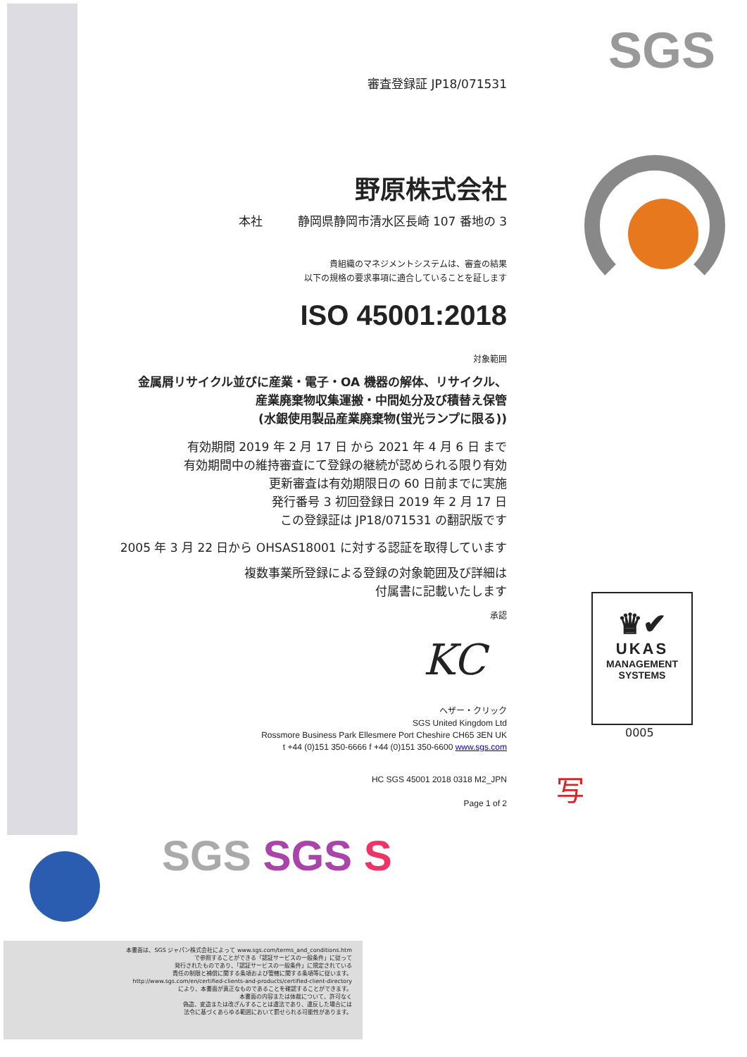SGS
審査登録証 JP18/071531
野原株式会社
本社 静岡県静岡市清水区長崎 107 番地の 3
貴組織のマネジメントシステムは、審査の結果
以下の規格の要求事項に適合していることを証します
ISO 45001:2018
対象範囲
金属屑リサイクル並びに産業・電子・OA 機器の解体、リサイクル、
産業廃棄物収集運搬・中間処分及び積替え保管
(水銀使用製品産業廃棄物(蛍光ランプに限る))
有効期間 2019 年 2 月 17 日 から 2021 年 4 月 6 日 まで
有効期間中の維持審査にて登録の継続が認められる限り有効
更新審査は有効期限日の 60 日前までに実施
発行番号 3 初回登録日 2019 年 2 月 17 日
この登録証は JP18/071531 の翻訳版です
2005 年 3 月 22 日から OHSAS18001 に対する認証を取得しています
複数事業所登録による登録の対象範囲及び詳細は
付属書に記載いたします
承認
KC
ヘザー・クリック
SGS United Kingdom Ltd
Rossmore Business Park Ellesmere Port Cheshire CH65 3EN UK
t +44 (0)151 350-6666 f +44 (0)151 350-6600 www.sgs.com
HC SGS 45001 2018 0318 M2_JPN
Page 1 of 2
♛✔
UKAS
MANAGEMENT
SYSTEMS
0005
写
SGS SGS S
本書面は、SGS ジャパン株式会社によって www.sgs.com/terms_and_conditions.htm
で参照することができる「認証サービスの一般条件」に従って
発行されたものであり、「認証サービスの一般条件」に規定されている
責任の制限と補償に関する条項および管轄に関する条項等に従います。
http://www.sgs.com/en/certified-clients-and-products/certified-client-directory
により、本書面が真正なものであることを確認することができます。
本書面の内容または体裁について、許可なく
偽造、変造または改ざんすることは違法であり、違反した場合には
法令に基づくあらゆる範囲において罰せられる可能性があります。